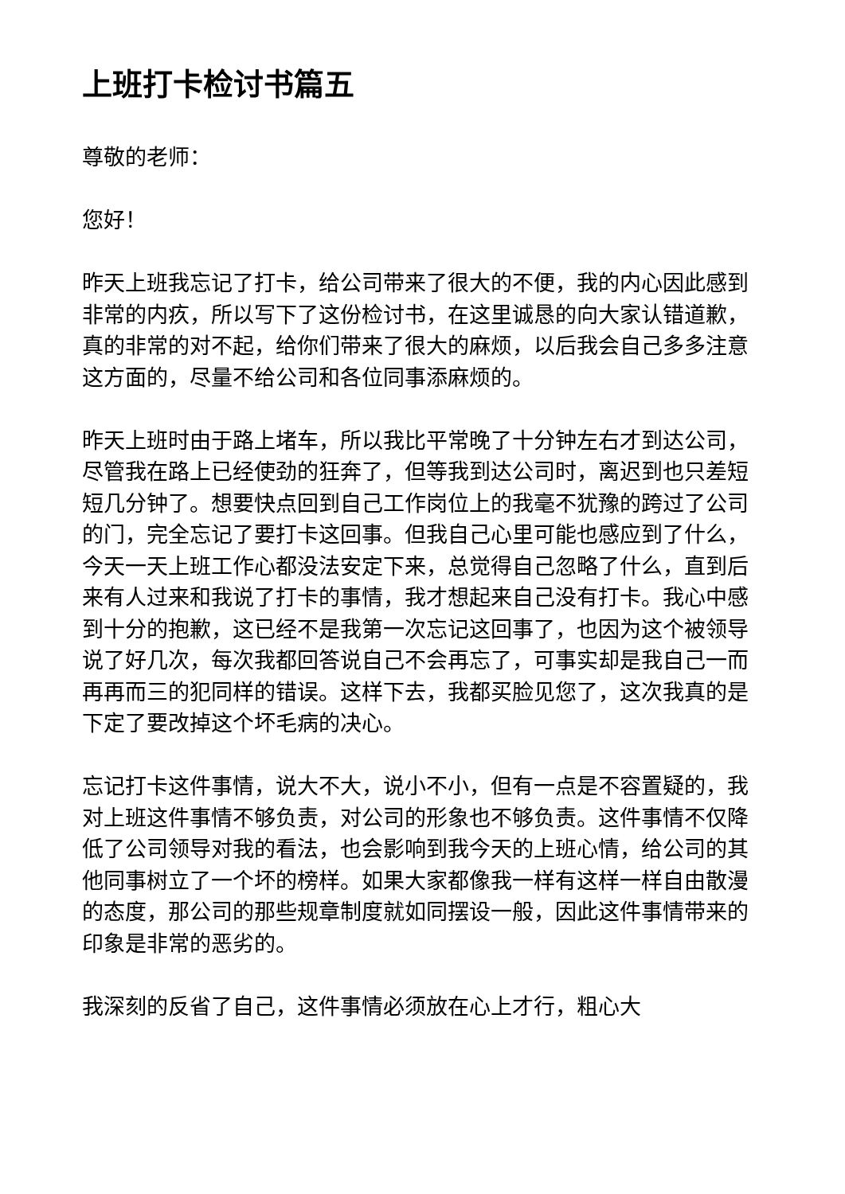上班打卡检讨书篇五
尊敬的老师：
您好！
昨天上班我忘记了打卡，给公司带来了很大的不便，我的内心因此感到非常的内疚，所以写下了这份检讨书，在这里诚恳的向大家认错道歉，真的非常的对不起，给你们带来了很大的麻烦，以后我会自己多多注意这方面的，尽量不给公司和各位同事添麻烦的。
昨天上班时由于路上堵车，所以我比平常晚了十分钟左右才到达公司，尽管我在路上已经使劲的狂奔了，但等我到达公司时，离迟到也只差短短几分钟了。想要快点回到自己工作岗位上的我毫不犹豫的跨过了公司的门，完全忘记了要打卡这回事。但我自己心里可能也感应到了什么，今天一天上班工作心都没法安定下来，总觉得自己忽略了什么，直到后来有人过来和我说了打卡的事情，我才想起来自己没有打卡。我心中感到十分的抱歉，这已经不是我第一次忘记这回事了，也因为这个被领导说了好几次，每次我都回答说自己不会再忘了，可事实却是我自己一而再再而三的犯同样的错误。这样下去，我都买脸见您了，这次我真的是下定了要改掉这个坏毛病的决心。
忘记打卡这件事情，说大不大，说小不小，但有一点是不容置疑的，我对上班这件事情不够负责，对公司的形象也不够负责。这件事情不仅降低了公司领导对我的看法，也会影响到我今天的上班心情，给公司的其他同事树立了一个坏的榜样。如果大家都像我一样有这样一样自由散漫的态度，那公司的那些规章制度就如同摆设一般，因此这件事情带来的印象是非常的恶劣的。
我深刻的反省了自己，这件事情必须放在心上才行，粗心大